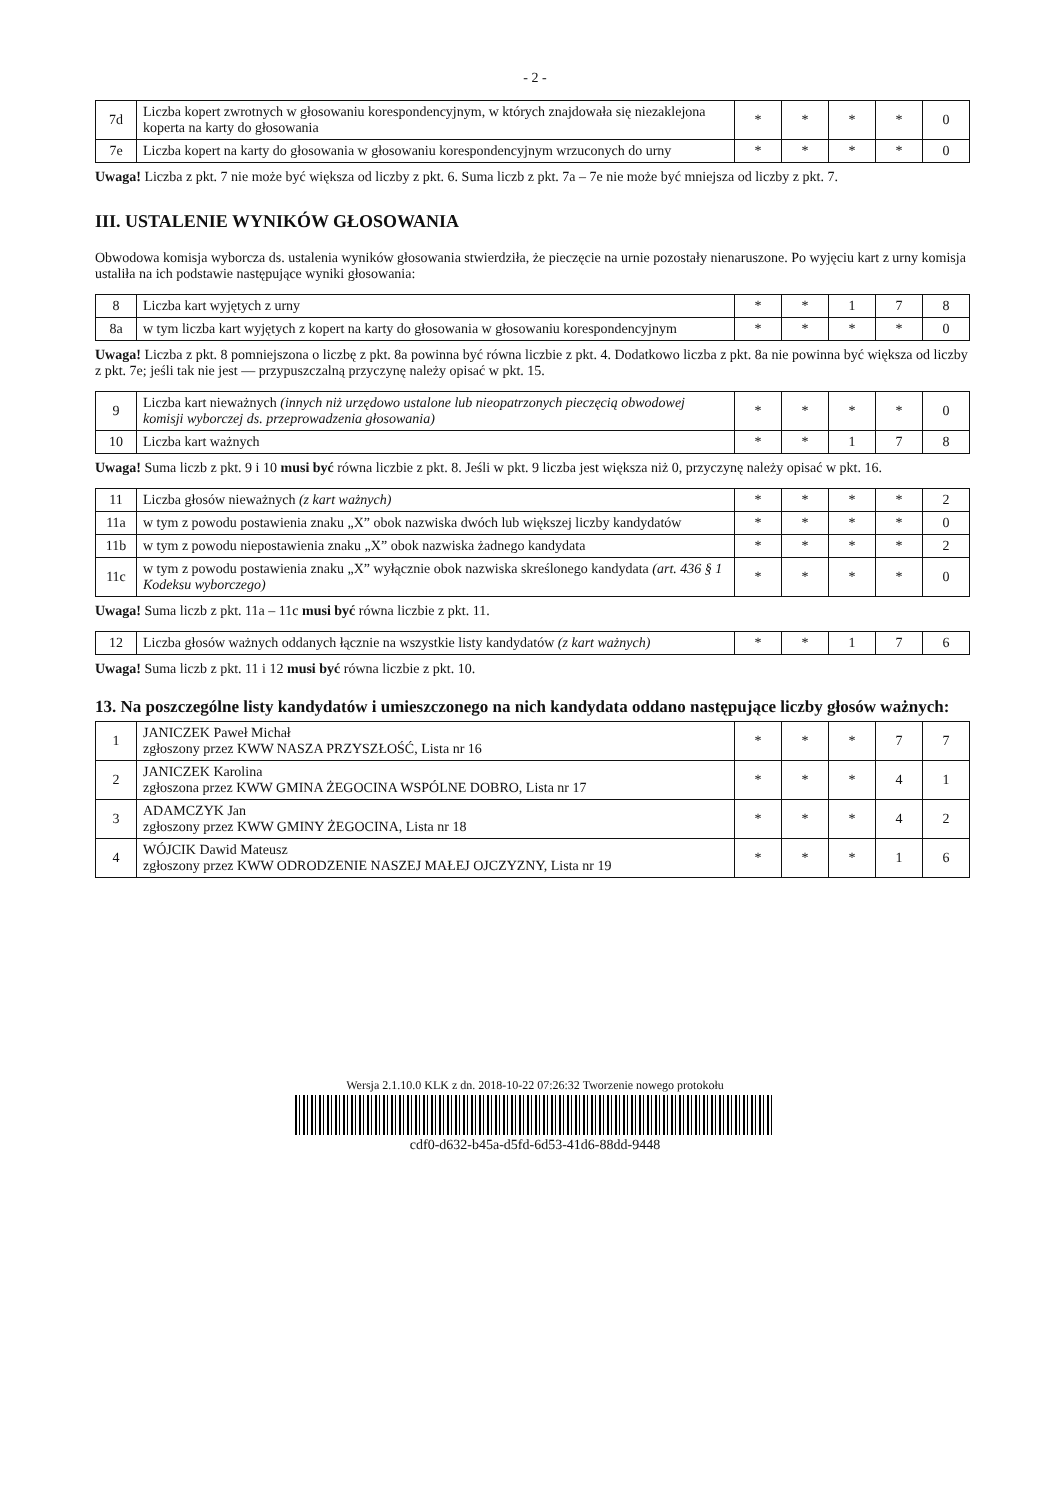- 2 -
| 7d | Liczba kopert zwrotnych w głosowaniu korespondencyjnym, w których znajdowała się niezaklejona koperta na karty do głosowania | * | * | * | * | 0 |
| 7e | Liczba kopert na karty do głosowania w głosowaniu korespondencyjnym wrzuconych do urny | * | * | * | * | 0 |
Uwaga! Liczba z pkt. 7 nie może być większa od liczby z pkt. 6. Suma liczb z pkt. 7a – 7e nie może być mniejsza od liczby z pkt. 7.
III. USTALENIE WYNIKÓW GŁOSOWANIA
Obwodowa komisja wyborcza ds. ustalenia wyników głosowania stwierdziła, że pieczęcie na urnie pozostały nienaruszone. Po wyjęciu kart z urny komisja ustaliła na ich podstawie następujące wyniki głosowania:
| 8 | Liczba kart wyjętych z urny | * | * | 1 | 7 | 8 |
| 8a | w tym liczba kart wyjętych z kopert na karty do głosowania w głosowaniu korespondencyjnym | * | * | * | * | 0 |
Uwaga! Liczba z pkt. 8 pomniejszona o liczbę z pkt. 8a powinna być równa liczbie z pkt. 4. Dodatkowo liczba z pkt. 8a nie powinna być większa od liczby z pkt. 7e; jeśli tak nie jest — przypuszczalną przyczynę należy opisać w pkt. 15.
| 9 | Liczba kart nieważnych (innych niż urzędowo ustalone lub nieopatrzonych pieczęcią obwodowej komisji wyborczej ds. przeprowadzenia głosowania) | * | * | * | * | 0 |
| 10 | Liczba kart ważnych | * | * | 1 | 7 | 8 |
Uwaga! Suma liczb z pkt. 9 i 10 musi być równa liczbie z pkt. 8. Jeśli w pkt. 9 liczba jest większa niż 0, przyczynę należy opisać w pkt. 16.
| 11 | Liczba głosów nieważnych (z kart ważnych) | * | * | * | * | 2 |
| 11a | w tym z powodu postawienia znaku „X” obok nazwiska dwóch lub większej liczby kandydatów | * | * | * | * | 0 |
| 11b | w tym z powodu niepostawienia znaku „X” obok nazwiska żadnego kandydata | * | * | * | * | 2 |
| 11c | w tym z powodu postawienia znaku „X” wyłącznie obok nazwiska skreślonego kandydata (art. 436 § 1 Kodeksu wyborczego) | * | * | * | * | 0 |
Uwaga! Suma liczb z pkt. 11a – 11c musi być równa liczbie z pkt. 11.
| 12 | Liczba głosów ważnych oddanych łącznie na wszystkie listy kandydatów (z kart ważnych) | * | * | 1 | 7 | 6 |
Uwaga! Suma liczb z pkt. 11 i 12 musi być równa liczbie z pkt. 10.
13. Na poszczególne listy kandydatów i umieszczonego na nich kandydata oddano następujące liczby głosów ważnych:
| 1 | JANICZEK Paweł Michał zgłoszony przez KWW NASZA PRZYSZŁOŚĆ, Lista nr 16 | * | * | * | 7 | 7 |
| 2 | JANICZEK Karolina zgłoszona przez KWW GMINA ŻEGOCINA WSPÓLNE DOBRO, Lista nr 17 | * | * | * | 4 | 1 |
| 3 | ADAMCZYK Jan zgłoszony przez KWW GMINY ŻEGOCINA, Lista nr 18 | * | * | * | 4 | 2 |
| 4 | WÓJCIK Dawid Mateusz zgłoszony przez KWW ODRODZENIE NASZEJ MAŁEJ OJCZYZNY, Lista nr 19 | * | * | * | 1 | 6 |
Wersja 2.1.10.0 KLK z dn. 2018-10-22 07:26:32 Tworzenie nowego protokołu
cdf0-d632-b45a-d5fd-6d53-41d6-88dd-9448